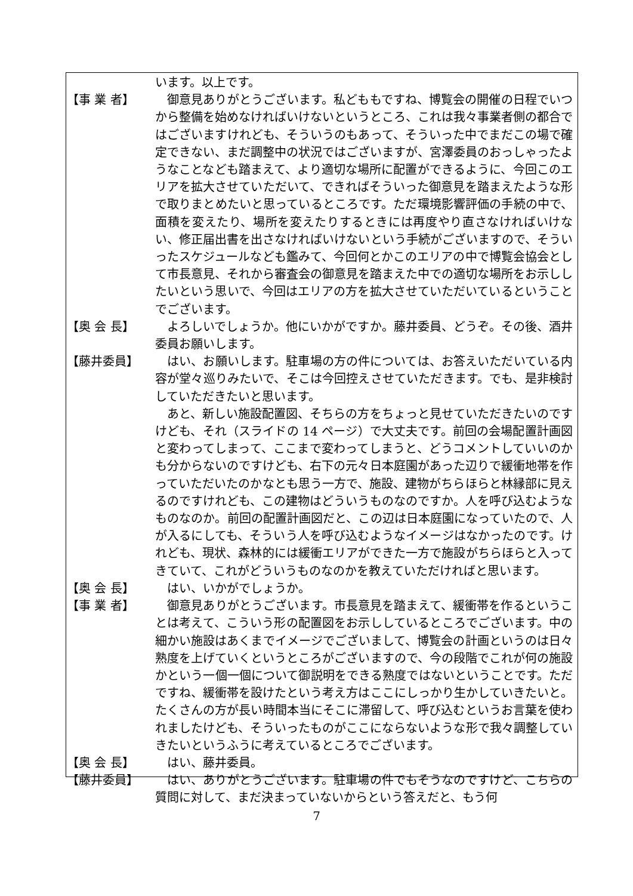います。以上です。
【事 業 者】
　御意見ありがとうございます。私どももですね、博覧会の開催の日程でいつから整備を始めなければいけないというところ、これは我々事業者側の都合ではございますけれども、そういうのもあって、そういった中でまだこの場で確定できない、まだ調整中の状況ではございますが、宮澤委員のおっしゃったようなことなども踏まえて、より適切な場所に配置ができるように、今回このエリアを拡大させていただいて、できればそういった御意見を踏まえたような形で取りまとめたいと思っているところです。ただ環境影響評価の手続の中で、面積を変えたり、場所を変えたりするときには再度やり直さなければいけない、修正届出書を出さなければいけないという手続がございますので、そういったスケジュールなども鑑みて、今回何とかこのエリアの中で博覧会協会として市長意見、それから審査会の御意見を踏まえた中での適切な場所をお示ししたいという思いで、今回はエリアの方を拡大させていただいているということでございます。
【奥 会 長】
　よろしいでしょうか。他にいかがですか。藤井委員、どうぞ。その後、酒井委員お願いします。
【藤井委員】
　はい、お願いします。駐車場の方の件については、お答えいただいている内容が堂々巡りみたいで、そこは今回控えさせていただきます。でも、是非検討していただきたいと思います。
　あと、新しい施設配置図、そちらの方をちょっと見せていただきたいのですけども、それ（スライドの 14 ページ）で大丈夫です。前回の会場配置計画図と変わってしまって、ここまで変わってしまうと、どうコメントしていいのかも分からないのですけども、右下の元々日本庭園があった辺りで緩衝地帯を作っていただいたのかなとも思う一方で、施設、建物がちらほらと林縁部に見えるのですけれども、この建物はどういうものなのですか。人を呼び込むようなものなのか。前回の配置計画図だと、この辺は日本庭園になっていたので、人が入るにしても、そういう人を呼び込むようなイメージはなかったのです。けれども、現状、森林的には緩衝エリアができた一方で施設がちらほらと入ってきていて、これがどういうものなのかを教えていただければと思います。
【奥 会 長】
　はい、いかがでしょうか。
【事 業 者】
　御意見ありがとうございます。市長意見を踏まえて、緩衝帯を作るということは考えて、こういう形の配置図をお示ししているところでございます。中の細かい施設はあくまでイメージでございまして、博覧会の計画というのは日々熟度を上げていくというところがございますので、今の段階でこれが何の施設かという一個一個について御説明をできる熟度ではないということです。ただですね、緩衝帯を設けたという考え方はここにしっかり生かしていきたいと。たくさんの方が長い時間本当にそこに滞留して、呼び込むというお言葉を使われましたけども、そういったものがここにならないような形で我々調整していきたいというふうに考えているところでございます。
【奥 会 長】
　はい、藤井委員。
【藤井委員】
　はい、ありがとうございます。駐車場の件でもそうなのですけど、こちらの質問に対して、まだ決まっていないからという答えだと、もう何
7